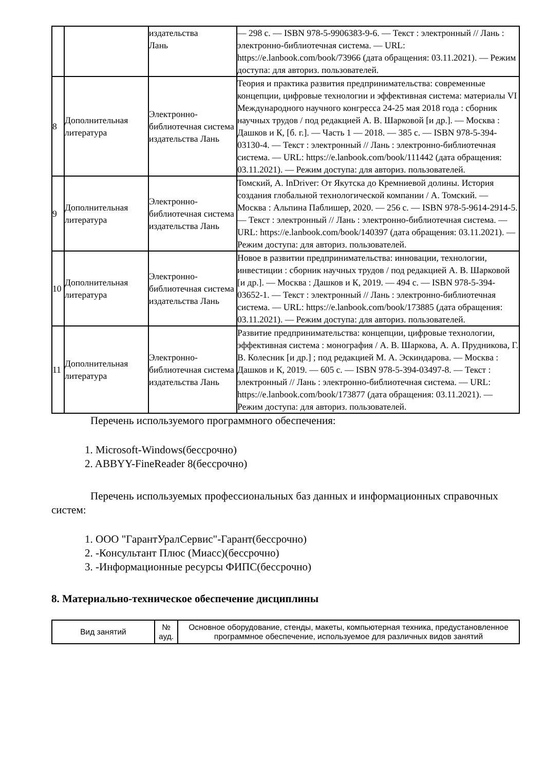| | | издательства Лань | — 298 с. — ISBN 978-5-9906383-9-6. — Текст : электронный // Лань : электронно-библиотечная система. — URL: https://e.lanbook.com/book/73966 (дата обращения: 03.11.2021). — Режим доступа: для авториз. пользователей. |
| 8 | Дополнительная литература | Электронно-библиотечная система издательства Лань | Теория и практика развития предпринимательства: современные концепции, цифровые технологии и эффективная система: материалы VI Международного научного конгресса 24-25 мая 2018 года : сборник научных трудов / под редакцией А. В. Шарковой [и др.]. — Москва : Дашков и К, [б. г.]. — Часть 1 — 2018. — 385 с. — ISBN 978-5-394-03130-4. — Текст : электронный // Лань : электронно-библиотечная система. — URL: https://e.lanbook.com/book/111442 (дата обращения: 03.11.2021). — Режим доступа: для авториз. пользователей. |
| 9 | Дополнительная литература | Электронно-библиотечная система издательства Лань | Томский, А. InDriver: От Якутска до Кремниевой долины. История создания глобальной технологической компании / А. Томский. — Москва : Альпина Паблишер, 2020. — 256 с. — ISBN 978-5-9614-2914-5. — Текст : электронный // Лань : электронно-библиотечная система. — URL: https://e.lanbook.com/book/140397 (дата обращения: 03.11.2021). — Режим доступа: для авториз. пользователей. |
| 10 | Дополнительная литература | Электронно-библиотечная система издательства Лань | Новое в развитии предпринимательства: инновации, технологии, инвестиции : сборник научных трудов / под редакцией А. В. Шарковой [и др.]. — Москва : Дашков и К, 2019. — 494 с. — ISBN 978-5-394-03652-1. — Текст : электронный // Лань : электронно-библиотечная система. — URL: https://e.lanbook.com/book/173885 (дата обращения: 03.11.2021). — Режим доступа: для авториз. пользователей. |
| 11 | Дополнительная литература | Электронно-библиотечная система издательства Лань | Развитие предпринимательства: концепции, цифровые технологии, эффективная система : монография / А. В. Шаркова, А. А. Прудникова, Г. В. Колесник [и др.] ; под редакцией М. А. Эскиндарова. — Москва : Дашков и К, 2019. — 605 с. — ISBN 978-5-394-03497-8. — Текст : электронный // Лань : электронно-библиотечная система. — URL: https://e.lanbook.com/book/173877 (дата обращения: 03.11.2021). — Режим доступа: для авториз. пользователей. |
Перечень используемого программного обеспечения:
1. Microsoft-Windows(бессрочно)
2. ABBYY-FineReader 8(бессрочно)
Перечень используемых профессиональных баз данных и информационных справочных систем:
1. ООО "ГарантУралСервис"-Гарант(бессрочно)
2. -Консультант Плюс (Миасс)(бессрочно)
3. -Информационные ресурсы ФИПС(бессрочно)
8. Материально-техническое обеспечение дисциплины
| Вид занятий | № ауд. | Основное оборудование, стенды, макеты, компьютерная техника, предустановленное программное обеспечение, используемое для различных видов занятий |